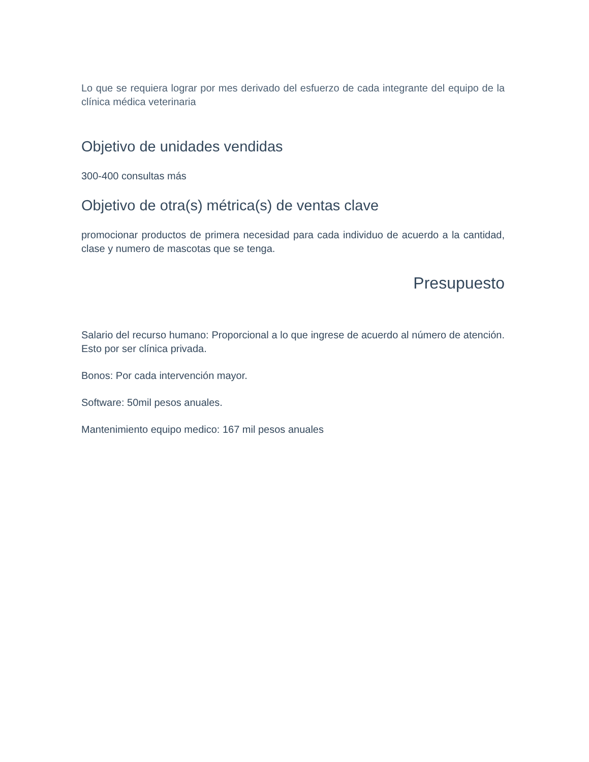Lo que se requiera lograr por mes derivado del esfuerzo de cada integrante del equipo de la clínica médica veterinaria
Objetivo de unidades vendidas
300-400 consultas más
Objetivo de otra(s) métrica(s) de ventas clave
promocionar productos de primera necesidad para cada individuo de acuerdo a la cantidad, clase y numero de mascotas que se tenga.
Presupuesto
Salario del recurso humano: Proporcional a lo que ingrese de acuerdo al número de atención. Esto por ser clínica privada.
Bonos: Por cada intervención mayor.
Software: 50mil pesos anuales.
Mantenimiento equipo medico: 167 mil pesos anuales